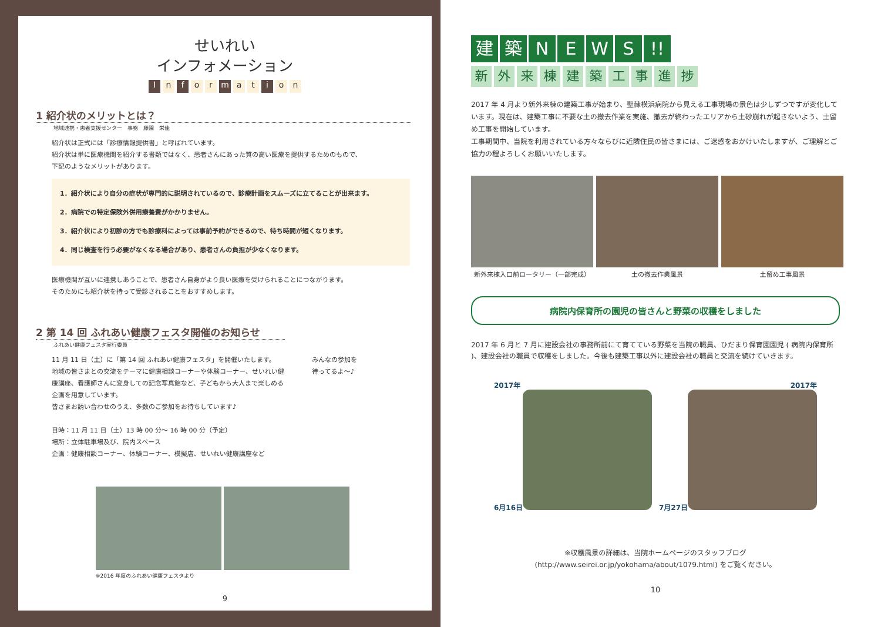せいれい
インフォメーション
In f o r m a t i o n
1 紹介状のメリットとは？
地域連携・患者支援センター　事務　藤園　栄佳
紹介状は正式には「診療情報提供書」と呼ばれています。
紹介状は単に医療機関を紹介する書類ではなく、患者さんにあった質の高い医療を提供するためのもので、
下記のようなメリットがあります。
1．紹介状により自分の症状が専門的に説明されているので、診療計画をスムーズに立てることが出来ます。
2．病院での特定保険外併用療養費がかかりません。
3．紹介状により初診の方でも診療科によっては事前予約ができるので、待ち時間が短くなります。
4．同じ検査を行う必要がなくなる場合があり、患者さんの負担が少なくなります。
医療機関が互いに連携しあうことで、患者さん自身がより良い医療を受けられることにつながります。
そのためにも紹介状を持って受診されることをおすすめします。
2 第 14 回 ふれあい健康フェスタ開催のお知らせ
ふれあい健康フェスタ実行委員
11 月 11 日（土）に「第 14 回 ふれあい健康フェスタ」を開催いたします。
地域の皆さまとの交流をテーマに健康相談コーナーや体験コーナー、せいれい健康講座、看護師さんに変身しての記念写真館など、子どもから大人まで楽しめる企画を用意しています。
皆さまお誘い合わせのうえ、多数のご参加をお待ちしています♪
日時：11 月 11 日（土）13 時 00 分～ 16 時 00 分（予定）
場所：立体駐車場及び、院内スペース
企画：健康相談コーナー、体験コーナー、模擬店、せいれい健康講座など
みんなの参加を
待ってるよ～♪
※2016 年度のふれあい健康フェスタより
9
建築NEWS!!
新外来棟建築工事進捗
2017 年 4 月より新外来棟の建築工事が始まり、聖隷横浜病院から見える工事現場の景色は少しずつですが変化しています。現在は、建築工事に不要な土の撤去作業を実施、撤去が終わったエリアから土砂崩れが起きないよう、土留め工事を開始しています。
工事期間中、当院を利用されている方々ならびに近隣住民の皆さまには、ご迷惑をおかけいたしますが、ご理解とご協力の程よろしくお願いいたします。
新外来棟入口前ロータリー（一部完成） 土の撤去作業風景 土留め工事風景
病院内保育所の園児の皆さんと野菜の収穫をしました
2017 年 6 月と 7 月に建設会社の事務所前にて育てている野菜を当院の職員、ひだまり保育園園児 ( 病院内保育所 )、建設会社の職員で収穫をしました。今後も建築工事以外に建設会社の職員と交流を続けていきます。
2017年
6月16日
2017年
7月27日
※収穫風景の詳細は、当院ホームページのスタッフブログ
(http://www.seirei.or.jp/yokohama/about/1079.html) をご覧ください。
10